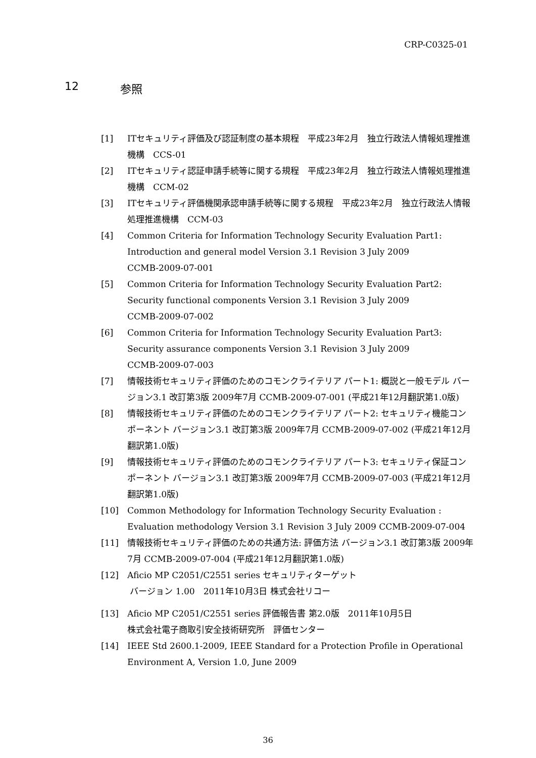CRP-C0325-01
12 参照
[1] ITセキュリティ評価及び認証制度の基本規程　平成23年2月　独立行政法人情報処理推進機構　CCS-01
[2] ITセキュリティ認証申請手続等に関する規程　平成23年2月　独立行政法人情報処理推進機構　CCM-02
[3] ITセキュリティ評価機関承認申請手続等に関する規程　平成23年2月　独立行政法人情報処理推進機構　CCM-03
[4] Common Criteria for Information Technology Security Evaluation Part1: Introduction and general model Version 3.1 Revision 3 July 2009
CCMB-2009-07-001
[5] Common Criteria for Information Technology Security Evaluation Part2: Security functional components Version 3.1 Revision 3 July 2009
CCMB-2009-07-002
[6] Common Criteria for Information Technology Security Evaluation Part3: Security assurance components Version 3.1 Revision 3 July 2009
CCMB-2009-07-003
[7] 情報技術セキュリティ評価のためのコモンクライテリア パート1: 概説と一般モデル バージョン3.1 改訂第3版 2009年7月 CCMB-2009-07-001 (平成21年12月翻訳第1.0版)
[8] 情報技術セキュリティ評価のためのコモンクライテリア パート2: セキュリティ機能コンポーネント バージョン3.1 改訂第3版 2009年7月 CCMB-2009-07-002 (平成21年12月翻訳第1.0版)
[9] 情報技術セキュリティ評価のためのコモンクライテリア パート3: セキュリティ保証コンポーネント バージョン3.1 改訂第3版 2009年7月 CCMB-2009-07-003 (平成21年12月翻訳第1.0版)
[10] Common Methodology for Information Technology Security Evaluation : Evaluation methodology Version 3.1 Revision 3 July 2009 CCMB-2009-07-004
[11] 情報技術セキュリティ評価のための共通方法: 評価方法 バージョン3.1 改訂第3版 2009年7月 CCMB-2009-07-004 (平成21年12月翻訳第1.0版)
[12] Aficio MP C2051/C2551 series セキュリティターゲット
バージョン 1.00　2011年10月3日 株式会社リコー
[13] Aficio MP C2051/C2551 series 評価報告書 第2.0版　2011年10月5日
株式会社電子商取引安全技術研究所　評価センター
[14] IEEE Std 2600.1-2009, IEEE Standard for a Protection Profile in Operational Environment A, Version 1.0, June 2009
36